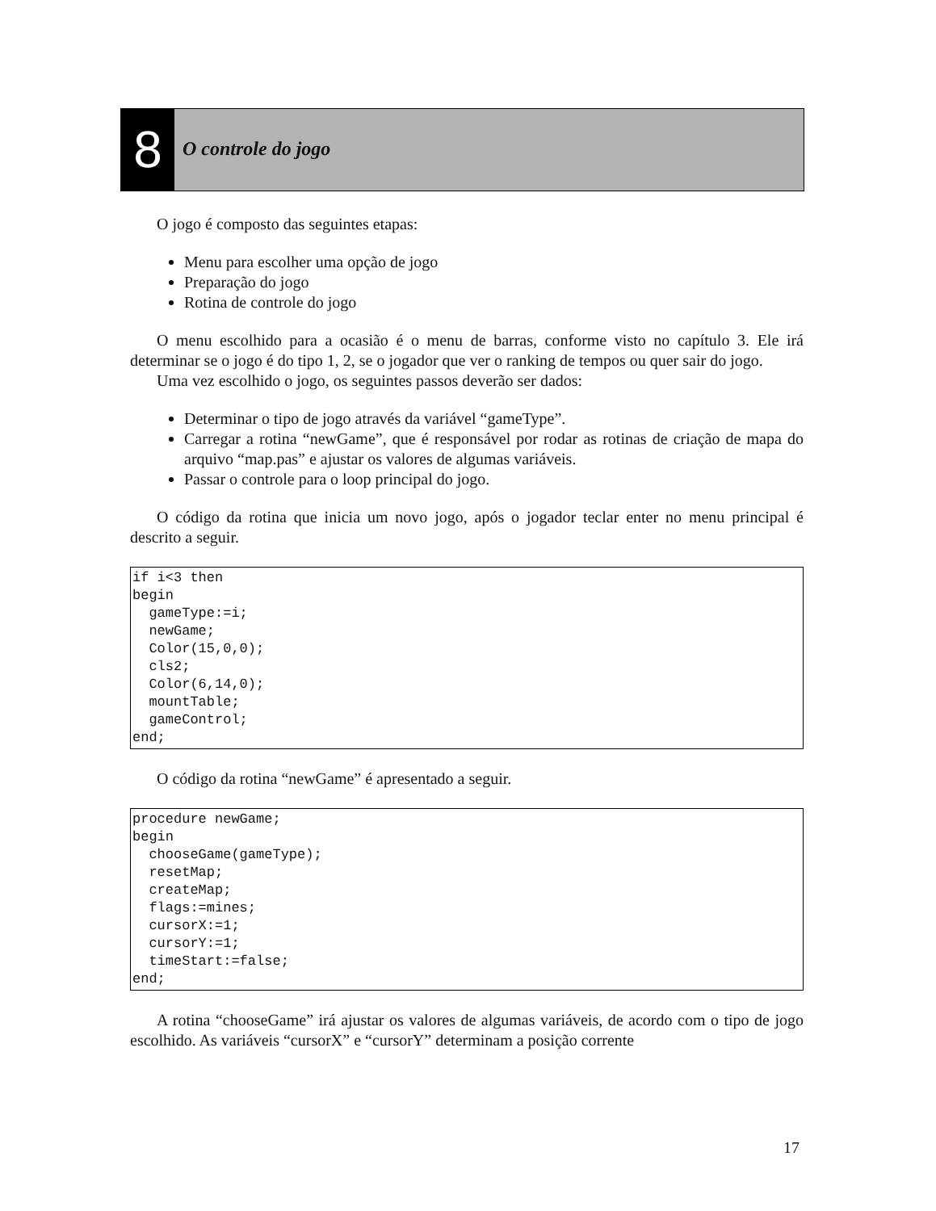8
O controle do jogo
O jogo é composto das seguintes etapas:
Menu para escolher uma opção de jogo
Preparação do jogo
Rotina de controle do jogo
O menu escolhido para a ocasião é o menu de barras, conforme visto no capítulo 3. Ele irá determinar se o jogo é do tipo 1, 2, se o jogador que ver o ranking de tempos ou quer sair do jogo.
Uma vez escolhido o jogo, os seguintes passos deverão ser dados:
Determinar o tipo de jogo através da variável “gameType”.
Carregar a rotina “newGame”, que é responsável por rodar as rotinas de criação de mapa do arquivo “map.pas” e ajustar os valores de algumas variáveis.
Passar o controle para o loop principal do jogo.
O código da rotina que inicia um novo jogo, após o jogador teclar enter no menu principal é descrito a seguir.
if i<3 then
begin
  gameType:=i;
  newGame;
  Color(15,0,0);
  cls2;
  Color(6,14,0);
  mountTable;
  gameControl;
end;
O código da rotina “newGame” é apresentado a seguir.
procedure newGame;
begin
  chooseGame(gameType);
  resetMap;
  createMap;
  flags:=mines;
  cursorX:=1;
  cursorY:=1;
  timeStart:=false;
end;
A rotina “chooseGame” irá ajustar os valores de algumas variáveis, de acordo com o tipo de jogo escolhido. As variáveis “cursorX” e “cursorY” determinam a posição corrente
17